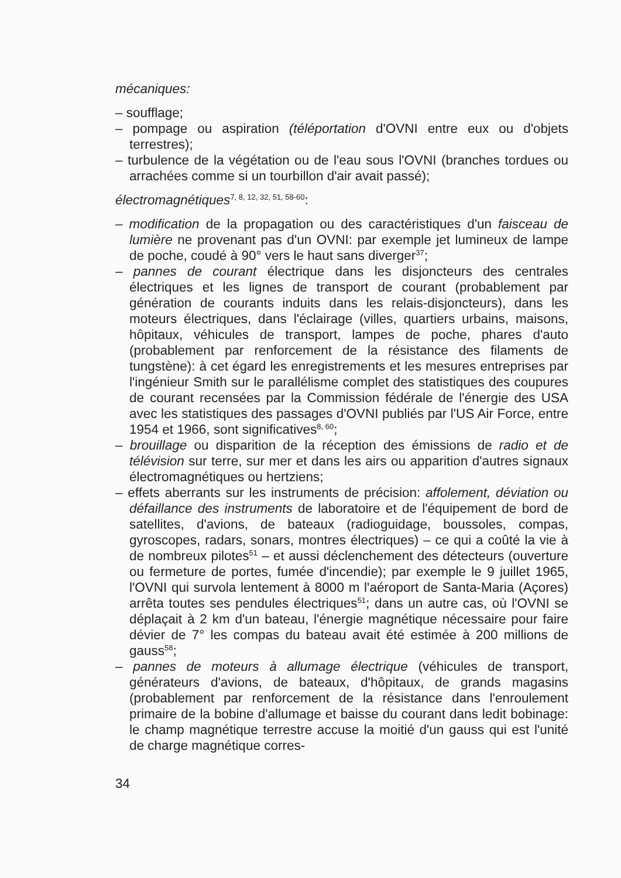mécaniques:
– soufflage;
– pompage ou aspiration (téléportation d'OVNI entre eux ou d'objets terrestres);
– turbulence de la végétation ou de l'eau sous l'OVNI (branches tordues ou arrachées comme si un tourbillon d'air avait passé);
électromagnétiques<sup>7, 8, 12, 32, 51, 58-60</sup>:
– modification de la propagation ou des caractéristiques d'un faisceau de lumière ne provenant pas d'un OVNI: par exemple jet lumineux de lampe de poche, coudé à 90° vers le haut sans diverger<sup>37</sup>;
– pannes de courant électrique dans les disjoncteurs des centrales électriques et les lignes de transport de courant (probablement par génération de courants induits dans les relais-disjoncteurs), dans les moteurs électriques, dans l'éclairage (villes, quartiers urbains, maisons, hôpitaux, véhicules de transport, lampes de poche, phares d'auto (probablement par renforcement de la résistance des filaments de tungstène): à cet égard les enregistrements et les mesures entreprises par l'ingénieur Smith sur le parallélisme complet des statistiques des coupures de courant recensées par la Commission fédérale de l'énergie des USA avec les statistiques des passages d'OVNI publiés par l'US Air Force, entre 1954 et 1966, sont significatives<sup>8, 60</sup>;
– brouillage ou disparition de la réception des émissions de radio et de télévision sur terre, sur mer et dans les airs ou apparition d'autres signaux électromagnétiques ou hertziens;
– effets aberrants sur les instruments de précision: affolement, déviation ou défaillance des instruments de laboratoire et de l'équipement de bord de satellites, d'avions, de bateaux (radioguidage, boussoles, compas, gyroscopes, radars, sonars, montres électriques) – ce qui a coûté la vie à de nombreux pilotes<sup>51</sup> – et aussi déclenchement des détecteurs (ouverture ou fermeture de portes, fumée d'incendie); par exemple le 9 juillet 1965, l'OVNI qui survola lentement à 8000 m l'aéroport de Santa-Maria (Açores) arrêta toutes ses pendules électriques<sup>51</sup>; dans un autre cas, où l'OVNI se déplaçait à 2 km d'un bateau, l'énergie magnétique nécessaire pour faire dévier de 7° les compas du bateau avait été estimée à 200 millions de gauss<sup>58</sup>;
– pannes de moteurs à allumage électrique (véhicules de transport, générateurs d'avions, de bateaux, d'hôpitaux, de grands magasins (probablement par renforcement de la résistance dans l'enroulement primaire de la bobine d'allumage et baisse du courant dans ledit bobinage: le champ magnétique terrestre accuse la moitié d'un gauss qui est l'unité de charge magnétique corres-
34